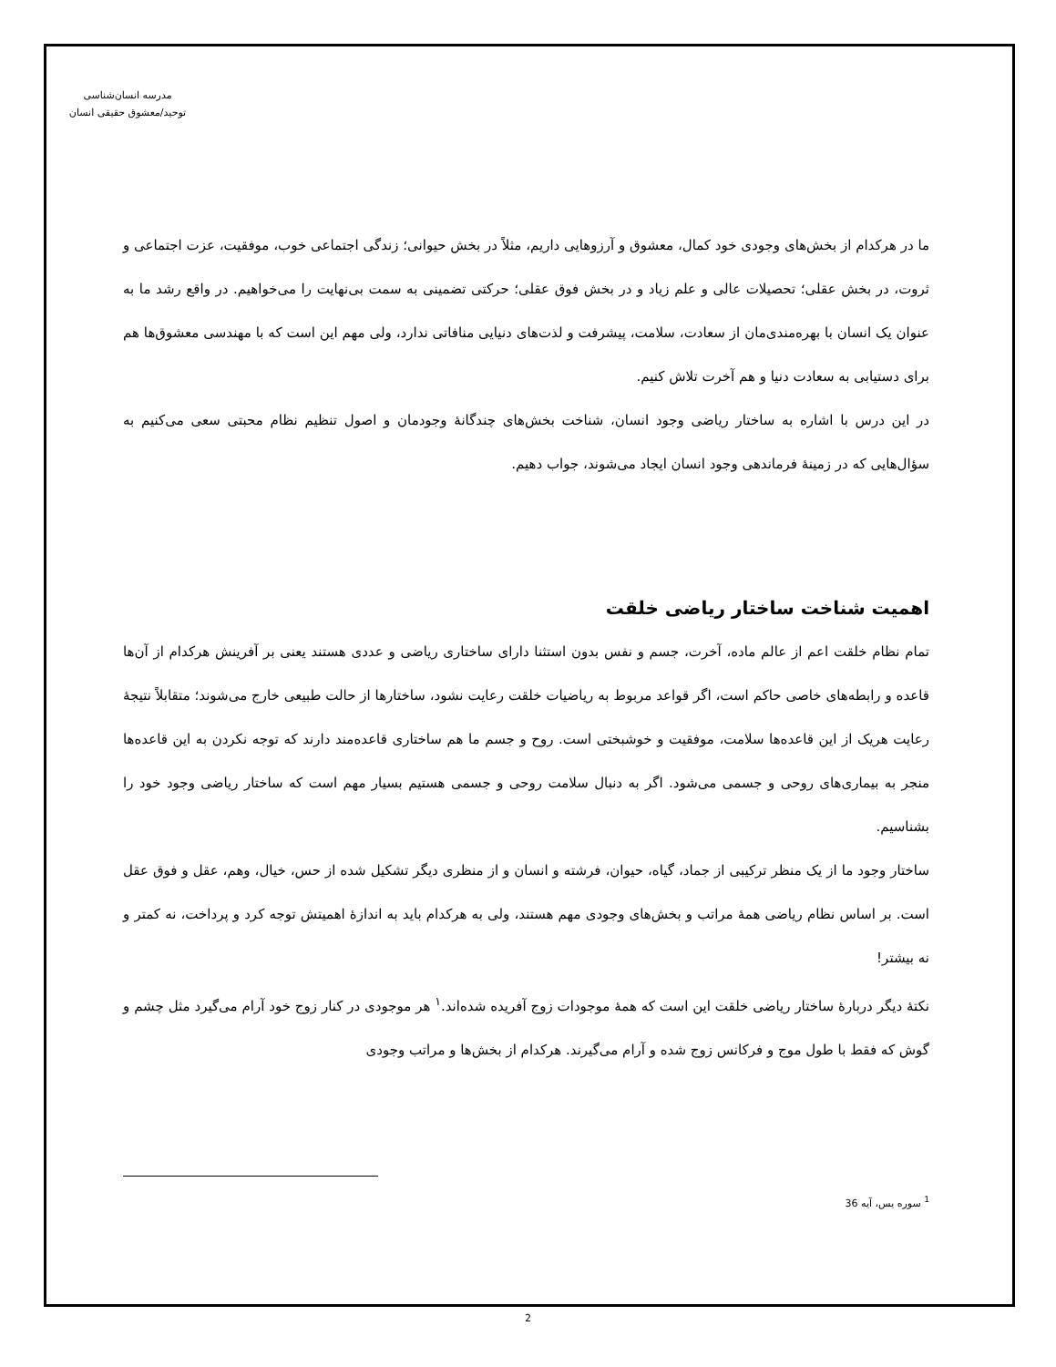مدرسه انسان‌شناسی
توحید/معشوق حقیقی انسان
ما در هرکدام از بخش‌های وجودی خود کمال، معشوق و آرزوهایی داریم، مثلاً در بخش حیوانی؛ زندگی اجتماعی خوب، موفقیت، عزت اجتماعی و ثروت، در بخش عقلی؛ تحصیلات عالی و علم زیاد و در بخش فوق عقلی؛ حرکتی تضمینی به سمت بی‌نهایت را می‌خواهیم. در واقع رشد ما به عنوان یک انسان با بهره‌مندی‌مان از سعادت، سلامت، پیشرفت و لذت‌های دنیایی منافاتی ندارد، ولی مهم این است که با مهندسی معشوق‌ها هم برای دستیابی به سعادت دنیا و هم آخرت تلاش کنیم.
در این درس با اشاره به ساختار ریاضی وجود انسان، شناخت بخش‌های چندگانهٔ وجودمان و اصول تنظیم نظام محبتی سعی می‌کنیم به سؤال‌هایی که در زمینهٔ فرماندهی وجود انسان ایجاد می‌شوند، جواب دهیم.
اهمیت شناخت ساختار ریاضی خلقت
تمام نظام خلقت اعم از عالم ماده، آخرت، جسم و نفس بدون استثنا دارای ساختاری ریاضی و عددی هستند یعنی بر آفرینش هرکدام از آن‌ها قاعده و رابطه‌های خاصی حاکم است، اگر قواعد مربوط به ریاضیات خلقت رعایت نشود، ساختارها از حالت طبیعی خارج می‌شوند؛ متقابلاً نتیجهٔ رعایت هریک از این قاعده‌ها سلامت، موفقیت و خوشبختی است. روح و جسم ما هم ساختاری قاعده‌مند دارند که توجه نکردن به این قاعده‌ها منجر به بیماری‌های روحی و جسمی می‌شود. اگر به دنبال سلامت روحی و جسمی هستیم بسیار مهم است که ساختار ریاضی وجود خود را بشناسیم.
ساختار وجود ما از یک منظر ترکیبی از جماد، گیاه، حیوان، فرشته و انسان و از منظری دیگر تشکیل شده از حس، خیال، وهم، عقل و فوق عقل است. بر اساس نظام ریاضی همهٔ مراتب و بخش‌های وجودی مهم هستند، ولی به هرکدام باید به اندازهٔ اهمیتش توجه کرد و پرداخت، نه کمتر و نه بیشتر!
نکتهٔ دیگر دربارهٔ ساختار ریاضی خلقت این است که همهٔ موجودات زوج آفریده شده‌اند.<sup>۱</sup> هر موجودی در کنار زوج خود آرام می‌گیرد مثل چشم و گوش که فقط با طول موج و فرکانس زوج شده و آرام می‌گیرند. هرکدام از بخش‌ها و مراتب وجودی
<sup>1</sup> سوره یس، آیه 36
2